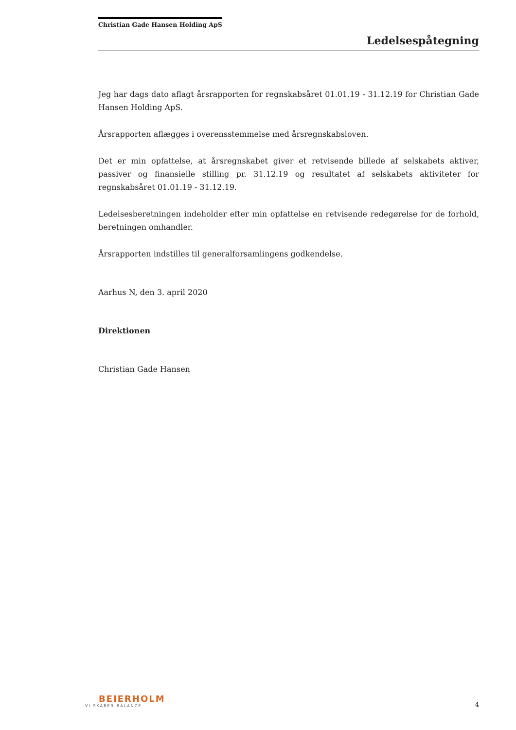Christian Gade Hansen Holding ApS
Ledelsespåtegning
Jeg har dags dato aflagt årsrapporten for regnskabsåret 01.01.19 - 31.12.19 for Christian Gade Hansen Holding ApS.
Årsrapporten aflægges i overensstemmelse med årsregnskabsloven.
Det er min opfattelse, at årsregnskabet giver et retvisende billede af selskabets aktiver, passiver og finansielle stilling pr. 31.12.19 og resultatet af selskabets aktiviteter for regnskabsåret 01.01.19 - 31.12.19.
Ledelsesberetningen indeholder efter min opfattelse en retvisende redegørelse for de forhold, beretningen omhandler.
Årsrapporten indstilles til generalforsamlingens godkendelse.
Aarhus N, den 3. april 2020
Direktionen
Christian Gade Hansen
BEIERHOLM
VI SKABER BALANCE
4